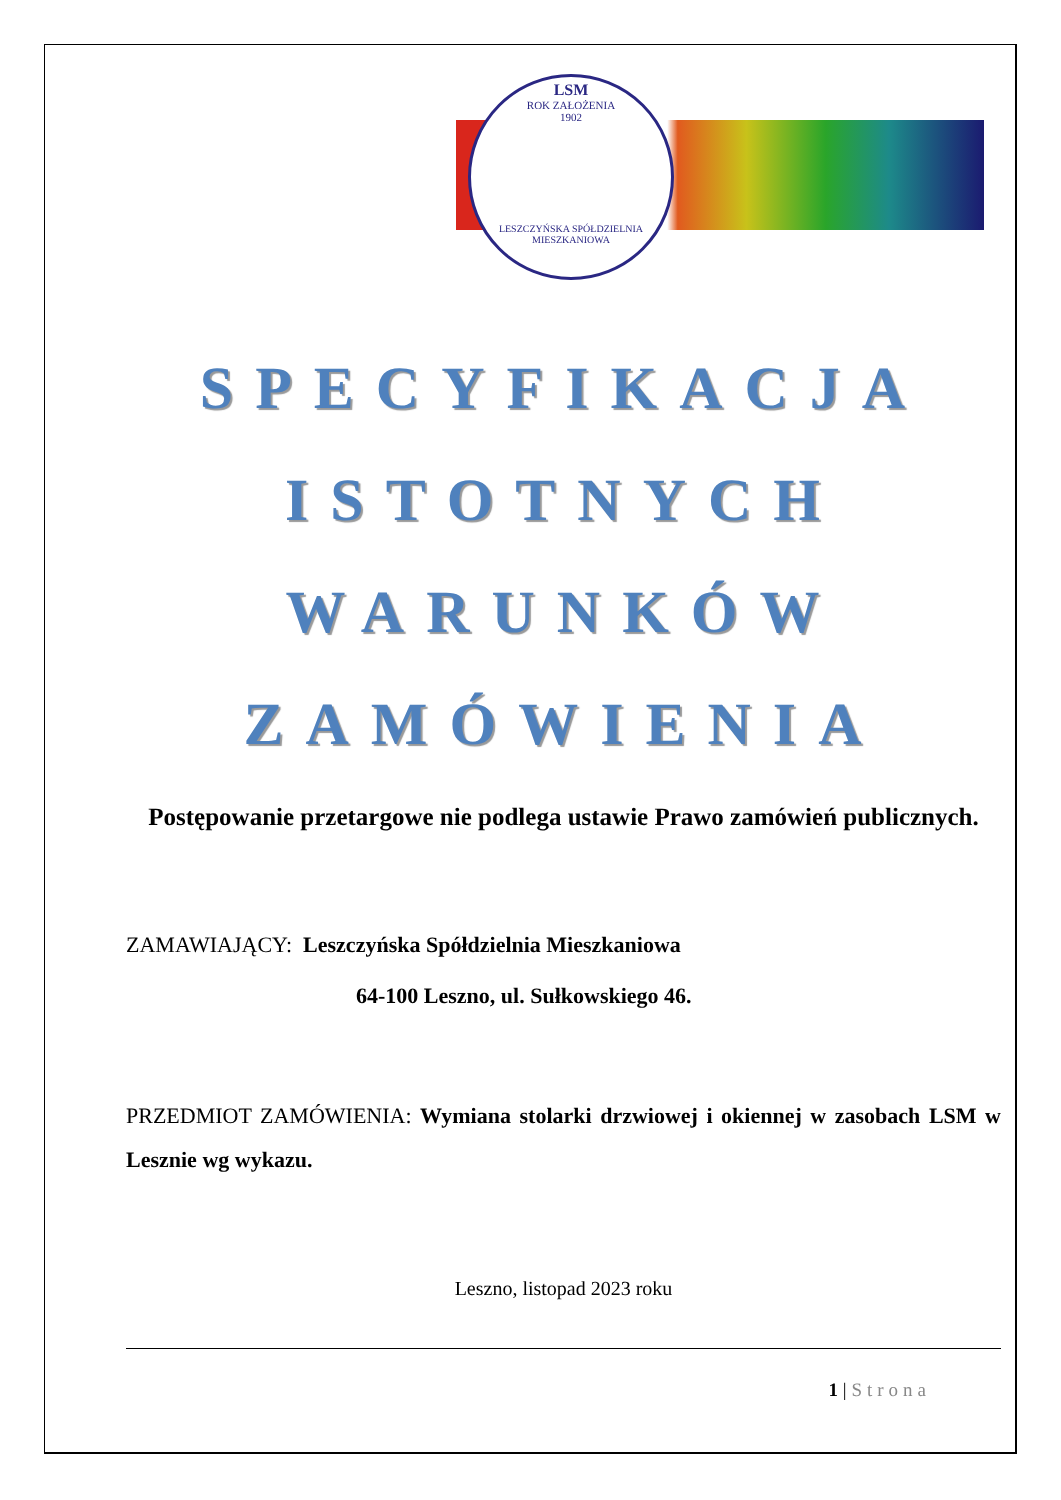LSM
ROK ZAŁOŻENIA
1902
LESZCZYŃSKA SPÓŁDZIELNIA MIESZKANIOWA
SPECYFIKACJA
ISTOTNYCH
WARUNKÓW
ZAMÓWIENIA
Postępowanie przetargowe nie podlega ustawie Prawo zamówień publicznych.
ZAMAWIAJĄCY: Leszczyńska Spółdzielnia Mieszkaniowa
64-100 Leszno, ul. Sułkowskiego 46.
PRZEDMIOT ZAMÓWIENIA: Wymiana stolarki drzwiowej i okiennej w zasobach LSM w Lesznie wg wykazu.
Leszno, listopad 2023 roku
1 | Strona